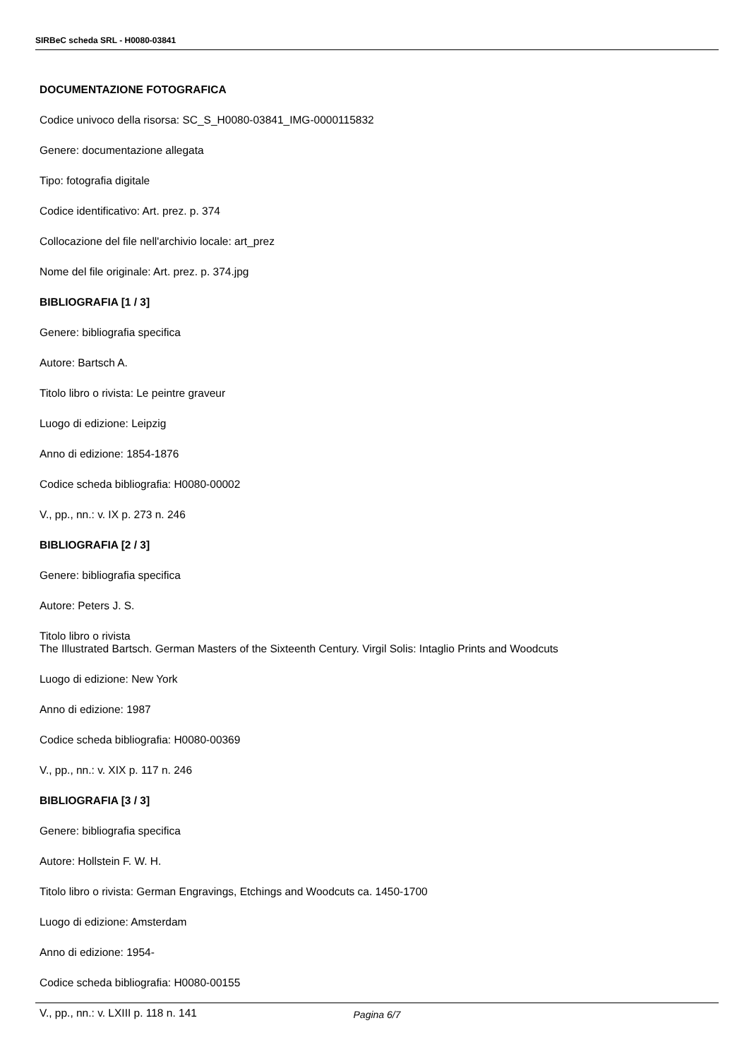SIRBeC scheda SRL - H0080-03841
DOCUMENTAZIONE FOTOGRAFICA
Codice univoco della risorsa: SC_S_H0080-03841_IMG-0000115832
Genere: documentazione allegata
Tipo: fotografia digitale
Codice identificativo: Art. prez. p. 374
Collocazione del file nell'archivio locale: art_prez
Nome del file originale: Art. prez. p. 374.jpg
BIBLIOGRAFIA [1 / 3]
Genere: bibliografia specifica
Autore: Bartsch A.
Titolo libro o rivista: Le peintre graveur
Luogo di edizione: Leipzig
Anno di edizione: 1854-1876
Codice scheda bibliografia: H0080-00002
V., pp., nn.: v. IX p. 273 n. 246
BIBLIOGRAFIA [2 / 3]
Genere: bibliografia specifica
Autore: Peters J. S.
Titolo libro o rivista
The Illustrated Bartsch. German Masters of the Sixteenth Century. Virgil Solis: Intaglio Prints and Woodcuts
Luogo di edizione: New York
Anno di edizione: 1987
Codice scheda bibliografia: H0080-00369
V., pp., nn.: v. XIX p. 117 n. 246
BIBLIOGRAFIA [3 / 3]
Genere: bibliografia specifica
Autore: Hollstein F. W. H.
Titolo libro o rivista: German Engravings, Etchings and Woodcuts ca. 1450-1700
Luogo di edizione: Amsterdam
Anno di edizione: 1954-
Codice scheda bibliografia: H0080-00155
V., pp., nn.: v. LXIII p. 118 n. 141
Pagina 6/7